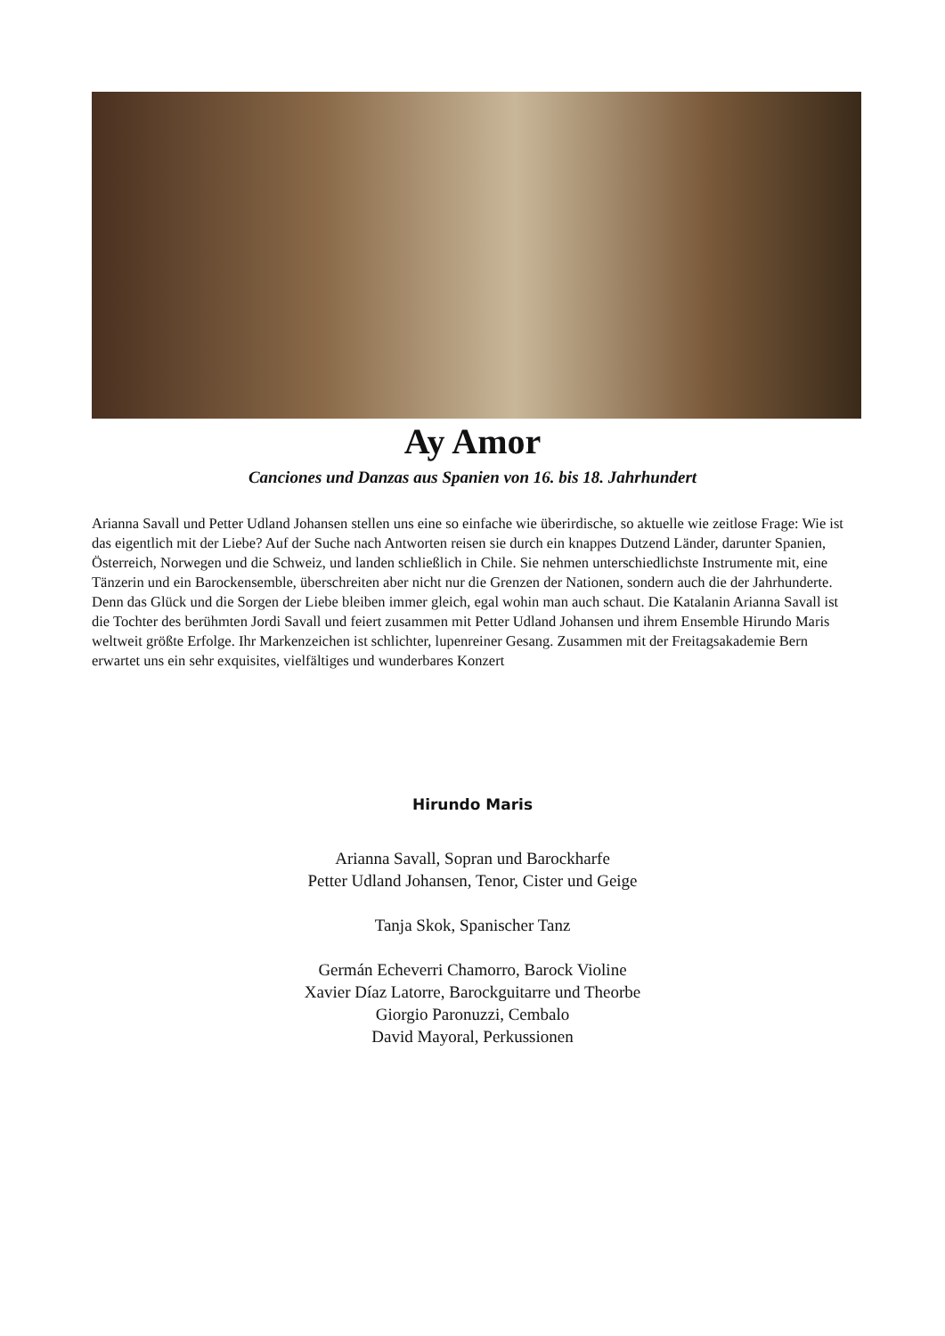Ay Amor
Canciones und Danzas aus Spanien von 16. bis 18. Jahrhundert
Arianna Savall und Petter Udland Johansen stellen uns eine so einfache wie überirdische, so aktuelle wie zeitlose Frage: Wie ist das eigentlich mit der Liebe? Auf der Suche nach Antworten reisen sie durch ein knappes Dutzend Länder, darunter Spanien, Österreich, Norwegen und die Schweiz, und landen schließlich in Chile. Sie nehmen unterschiedlichste Instrumente mit, eine Tänzerin und ein Barockensemble, überschreiten aber nicht nur die Grenzen der Nationen, sondern auch die der Jahrhunderte. Denn das Glück und die Sorgen der Liebe bleiben immer gleich, egal wohin man auch schaut. Die Katalanin Arianna Savall ist die Tochter des berühmten Jordi Savall und feiert zusammen mit Petter Udland Johansen und ihrem Ensemble Hirundo Maris weltweit größte Erfolge. Ihr Markenzeichen ist schlichter, lupenreiner Gesang. Zusammen mit der Freitagsakademie Bern erwartet uns ein sehr exquisites, vielfältiges und wunderbares Konzert
Hirundo Maris
Arianna Savall, Sopran und Barockharfe
Petter Udland Johansen, Tenor, Cister und Geige
Tanja Skok, Spanischer Tanz
Germán Echeverri Chamorro, Barock Violine
Xavier Díaz Latorre, Barockguitarre und Theorbe
Giorgio Paronuzzi, Cembalo
David Mayoral, Perkussionen